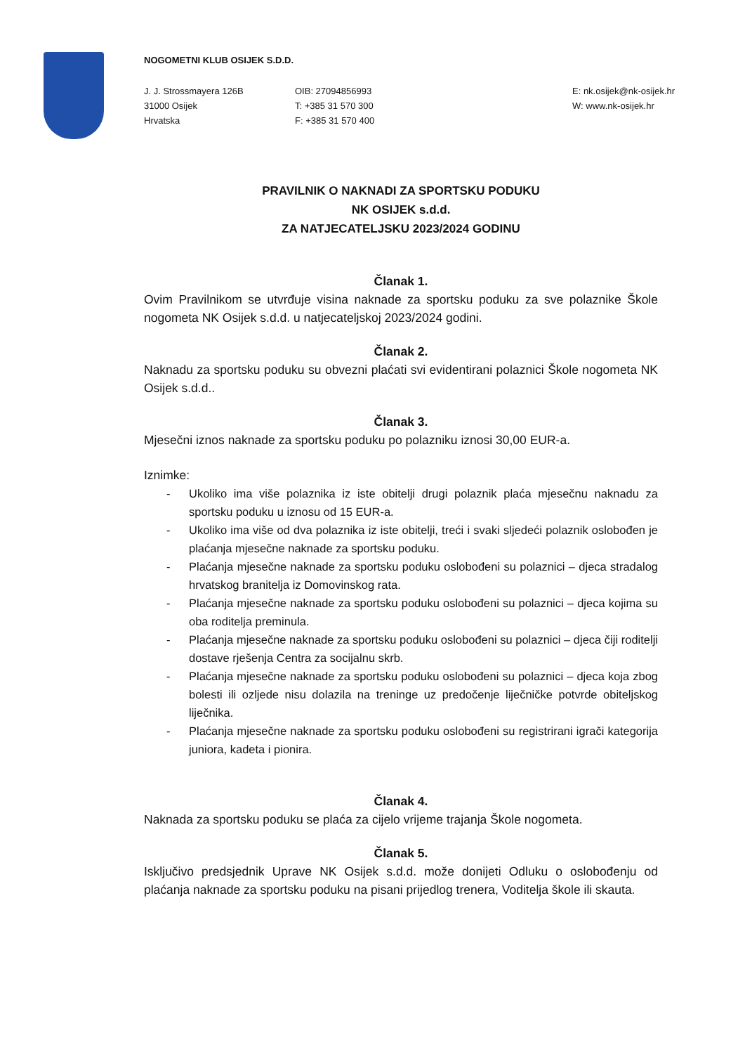NOGOMETNI KLUB OSIJEK S.D.D.
J. J. Strossmayera 126B
31000 Osijek
Hrvatska
OIB: 27094856993
T: +385 31 570 300
F: +385 31 570 400
E: nk.osijek@nk-osijek.hr
W: www.nk-osijek.hr
PRAVILNIK O NAKNADI ZA SPORTSKU PODUKU
NK OSIJEK s.d.d.
ZA NATJECATELJSKU 2023/2024 GODINU
Članak 1.
Ovim Pravilnikom se utvrđuje visina naknade za sportsku poduku za sve polaznike Škole nogometa NK Osijek s.d.d. u natjecateljskoj 2023/2024 godini.
Članak 2.
Naknadu za sportsku poduku su obvezni plaćati svi evidentirani polaznici Škole nogometa NK Osijek s.d.d..
Članak 3.
Mjesečni iznos naknade za sportsku poduku po polazniku iznosi 30,00 EUR-a.
Iznimke:
- Ukoliko ima više polaznika iz iste obitelji drugi polaznik plaća mjesečnu naknadu za sportsku poduku u iznosu od 15 EUR-a.
- Ukoliko ima više od dva polaznika iz iste obitelji, treći i svaki sljedeći polaznik oslobođen je plaćanja mjesečne naknade za sportsku poduku.
- Plaćanja mjesečne naknade za sportsku poduku oslobođeni su polaznici – djeca stradalog hrvatskog branitelja iz Domovinskog rata.
- Plaćanja mjesečne naknade za sportsku poduku oslobođeni su polaznici – djeca kojima su oba roditelja preminula.
- Plaćanja mjesečne naknade za sportsku poduku oslobođeni su polaznici – djeca čiji roditelji dostave rješenja Centra za socijalnu skrb.
- Plaćanja mjesečne naknade za sportsku poduku oslobođeni su polaznici – djeca koja zbog bolesti ili ozljede nisu dolazila na treninge uz predočenje liječničke potvrde obiteljskog liječnika.
- Plaćanja mjesečne naknade za sportsku poduku oslobođeni su registrirani igrači kategorija juniora, kadeta i pionira.
Članak 4.
Naknada za sportsku poduku se plaća za cijelo vrijeme trajanja Škole nogometa.
Članak 5.
Isključivo predsjednik Uprave NK Osijek s.d.d. može donijeti Odluku o oslobođenju od plaćanja naknade za sportsku poduku na pisani prijedlog trenera, Voditelja škole ili skauta.